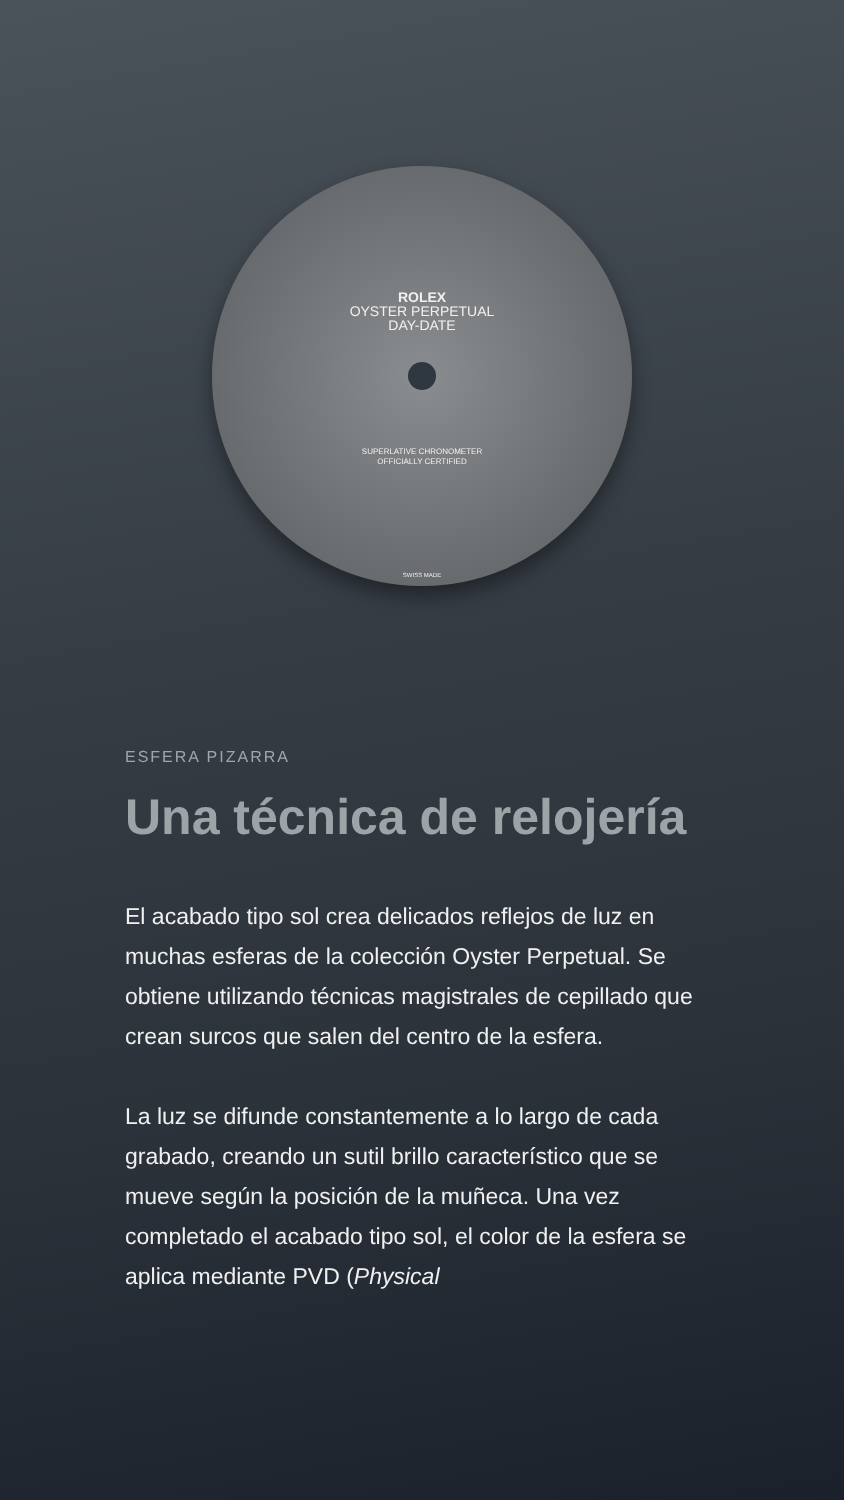ROLEX
OYSTER PERPETUAL
DAY-DATE
SUPERLATIVE CHRONOMETER
OFFICIALLY CERTIFIED
SWISS MADE
ESFERA PIZARRA
Una técnica de relojería
El acabado tipo sol crea delicados reflejos de luz en muchas esferas de la colección Oyster Perpetual. Se obtiene utilizando técnicas magistrales de cepillado que crean surcos que salen del centro de la esfera.
La luz se difunde constantemente a lo largo de cada grabado, creando un sutil brillo característico que se mueve según la posición de la muñeca. Una vez completado el acabado tipo sol, el color de la esfera se aplica mediante PVD (Physical